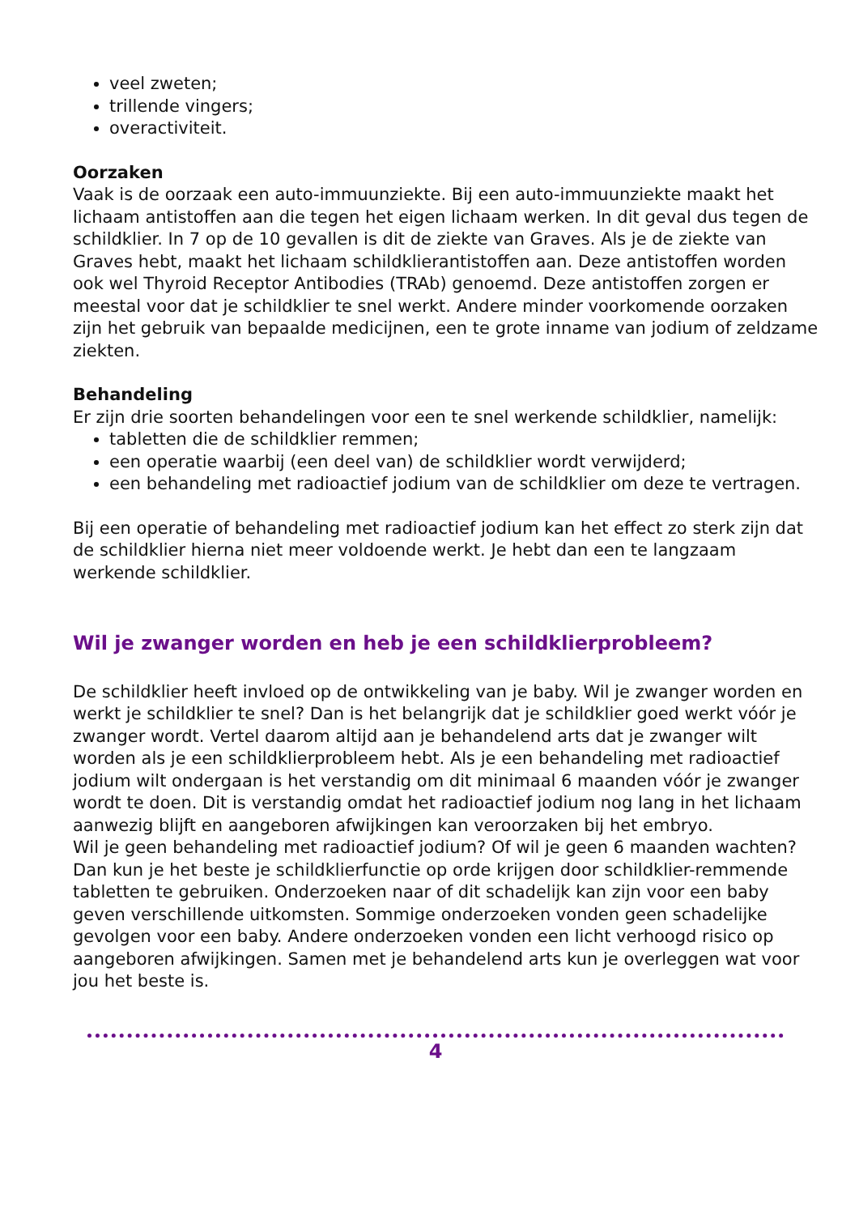veel zweten;
trillende vingers;
overactiviteit.
Oorzaken
Vaak is de oorzaak een auto-immuunziekte. Bij een auto-immuunziekte maakt het lichaam antistoffen aan die tegen het eigen lichaam werken. In dit geval dus tegen de schildklier. In 7 op de 10 gevallen is dit de ziekte van Graves. Als je de ziekte van Graves hebt, maakt het lichaam schildklierantistoffen aan. Deze antistoffen worden ook wel Thyroid Receptor Antibodies (TRAb) genoemd. Deze antistoffen zorgen er meestal voor dat je schildklier te snel werkt. Andere minder voorkomende oorzaken zijn het gebruik van bepaalde medicijnen, een te grote inname van jodium of zeldzame ziekten.
Behandeling
Er zijn drie soorten behandelingen voor een te snel werkende schildklier, namelijk:
tabletten die de schildklier remmen;
een operatie waarbij (een deel van) de schildklier wordt verwijderd;
een behandeling met radioactief jodium van de schildklier om deze te vertragen.
Bij een operatie of behandeling met radioactief jodium kan het effect zo sterk zijn dat de schildklier hierna niet meer voldoende werkt. Je hebt dan een te langzaam werkende schildklier.
Wil je zwanger worden en heb je een schildklierprobleem?
De schildklier heeft invloed op de ontwikkeling van je baby. Wil je zwanger worden en werkt je schildklier te snel? Dan is het belangrijk dat je schildklier goed werkt vóór je zwanger wordt. Vertel daarom altijd aan je behandelend arts dat je zwanger wilt worden als je een schildklierprobleem hebt. Als je een behandeling met radioactief jodium wilt ondergaan is het verstandig om dit minimaal 6 maanden vóór je zwanger wordt te doen. Dit is verstandig omdat het radioactief jodium nog lang in het lichaam aanwezig blijft en aangeboren afwijkingen kan veroorzaken bij het embryo.
Wil je geen behandeling met radioactief jodium? Of wil je geen 6 maanden wachten? Dan kun je het beste je schildklierfunctie op orde krijgen door schildklier-remmende tabletten te gebruiken. Onderzoeken naar of dit schadelijk kan zijn voor een baby geven verschillende uitkomsten. Sommige onderzoeken vonden geen schadelijke gevolgen voor een baby. Andere onderzoeken vonden een licht verhoogd risico op aangeboren afwijkingen. Samen met je behandelend arts kun je overleggen wat voor jou het beste is.
4